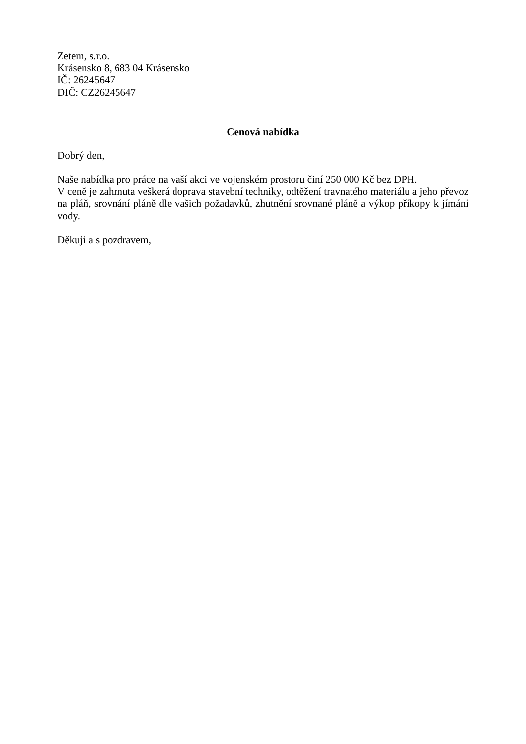Zetem, s.r.o.
Krásensko 8, 683 04 Krásensko
IČ: 26245647
DIČ: CZ26245647
Cenová nabídka
Dobrý den,
Naše nabídka pro práce na vaší akci ve vojenském prostoru činí 250 000 Kč bez DPH.
V ceně je zahrnuta veškerá doprava stavební techniky, odtěžení travnatého materiálu a jeho převoz na pláň, srovnání pláně dle vašich požadavků, zhutnění srovnané pláně a výkop příkopy k jímání vody.
Děkuji a s pozdravem,